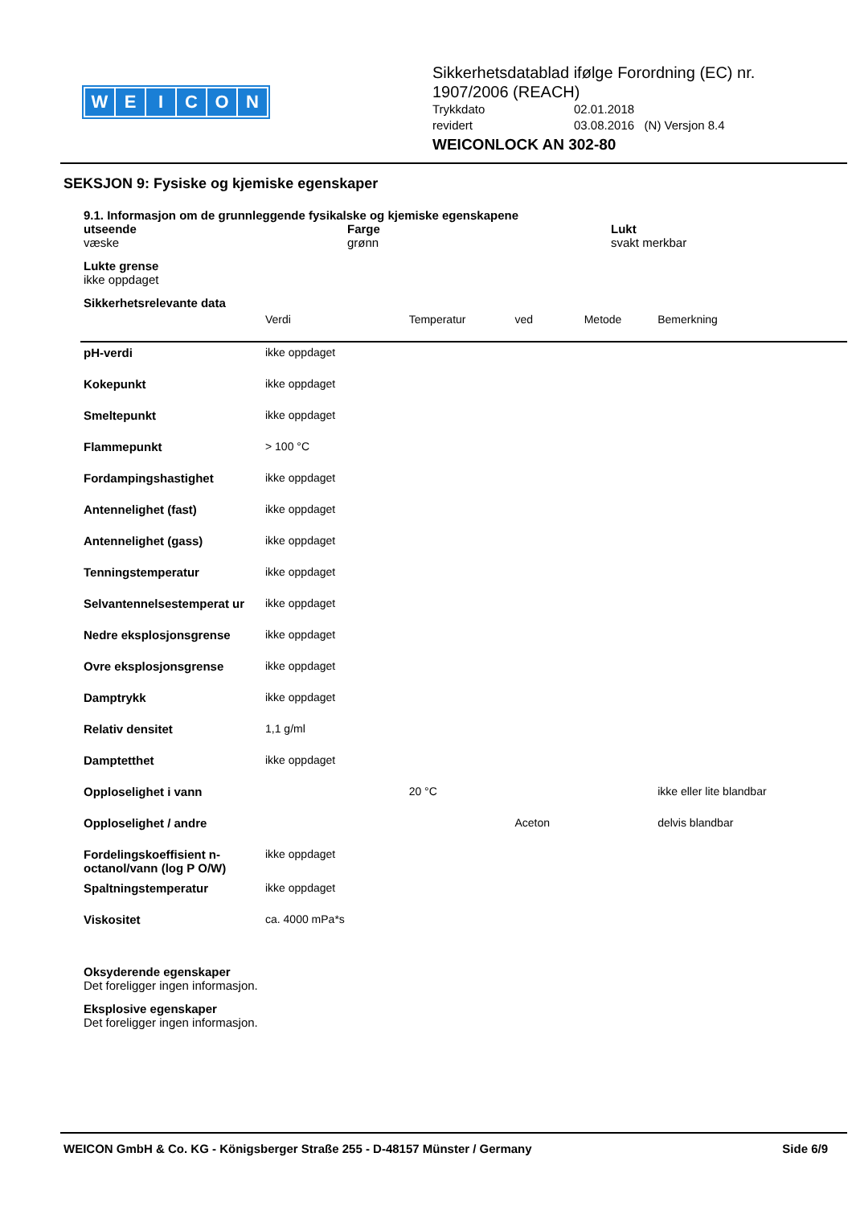WEICON
Sikkerhetsdatablad ifølge Forordning (EC) nr.
1907/2006 (REACH)
Trykkdato 02.01.2018
revidert 03.08.2016 (N) Versjon 8.4
WEICONLOCK AN 302-80
SEKSJON 9: Fysiske og kjemiske egenskaper
9.1. Informasjon om de grunnleggende fysikalske og kjemiske egenskapene
utseende
væske
Farge
grønn
Lukt
svakt merkbar
Lukte grense
ikke oppdaget
Sikkerhetsrelevante data
| | Verdi | Temperatur | ved | Metode | Bemerkning |
| pH-verdi | ikke oppdaget | | | | |
| Kokepunkt | ikke oppdaget | | | | |
| Smeltepunkt | ikke oppdaget | | | | |
| Flammepunkt | > 100 °C | | | | |
| Fordampingshastighet | ikke oppdaget | | | | |
| Antennelighet (fast) | ikke oppdaget | | | | |
| Antennelighet (gass) | ikke oppdaget | | | | |
| Tenningstemperatur | ikke oppdaget | | | | |
| Selvantennelsestemperat ur | ikke oppdaget | | | | |
| Nedre eksplosjonsgrense | ikke oppdaget | | | | |
| Ovre eksplosjonsgrense | ikke oppdaget | | | | |
| Damptrykk | ikke oppdaget | | | | |
| Relativ densitet | 1,1 g/ml | | | | |
| Damptetthet | ikke oppdaget | | | | |
| Opploselighet i vann | | 20 °C | | | ikke eller lite blandbar |
| Opploselighet / andre | | | Aceton | | delvis blandbar |
| Fordelingskoeffisient n-octanol/vann (log P O/W) | ikke oppdaget | | | | |
| Spaltningstemperatur | ikke oppdaget | | | | |
| Viskositet | ca. 4000 mPa*s | | | | |
Oksyderende egenskaper
Det foreligger ingen informasjon.
Eksplosive egenskaper
Det foreligger ingen informasjon.
WEICON GmbH & Co. KG - Königsberger Straße 255 - D-48157 Münster / Germany Side 6/9